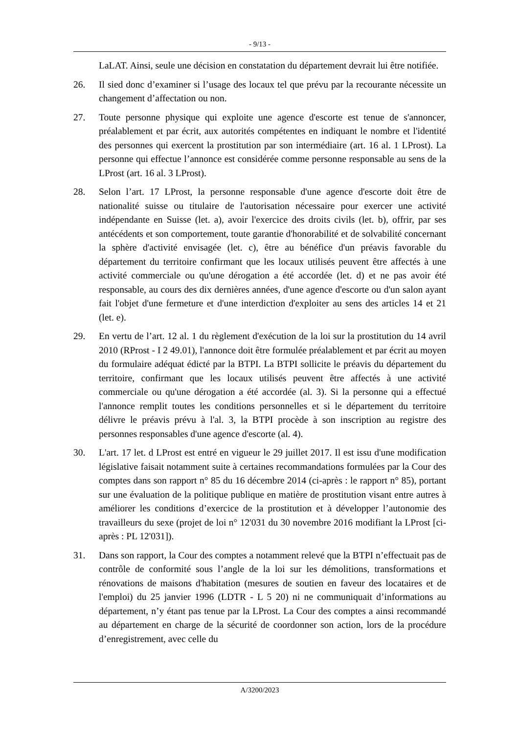- 9/13 -
LaLAT. Ainsi, seule une décision en constatation du département devrait lui être notifiée.
26. Il sied donc d’examiner si l’usage des locaux tel que prévu par la recourante nécessite un changement d’affectation ou non.
27. Toute personne physique qui exploite une agence d'escorte est tenue de s'annoncer, préalablement et par écrit, aux autorités compétentes en indiquant le nombre et l'identité des personnes qui exercent la prostitution par son intermédiaire (art. 16 al. 1 LProst). La personne qui effectue l’annonce est considérée comme personne responsable au sens de la LProst (art. 16 al. 3 LProst).
28. Selon l’art. 17 LProst, la personne responsable d'une agence d'escorte doit être de nationalité suisse ou titulaire de l'autorisation nécessaire pour exercer une activité indépendante en Suisse (let. a), avoir l'exercice des droits civils (let. b), offrir, par ses antécédents et son comportement, toute garantie d'honorabilité et de solvabilité concernant la sphère d'activité envisagée (let. c), être au bénéfice d'un préavis favorable du département du territoire confirmant que les locaux utilisés peuvent être affectés à une activité commerciale ou qu'une dérogation a été accordée (let. d) et ne pas avoir été responsable, au cours des dix dernières années, d'une agence d'escorte ou d'un salon ayant fait l'objet d'une fermeture et d'une interdiction d'exploiter au sens des articles 14 et 21 (let. e).
29. En vertu de l’art. 12 al. 1 du règlement d'exécution de la loi sur la prostitution du 14 avril 2010 (RProst - I 2 49.01), l'annonce doit être formulée préalablement et par écrit au moyen du formulaire adéquat édicté par la BTPI. La BTPI sollicite le préavis du département du territoire, confirmant que les locaux utilisés peuvent être affectés à une activité commerciale ou qu'une dérogation a été accordée (al. 3). Si la personne qui a effectué l'annonce remplit toutes les conditions personnelles et si le département du territoire délivre le préavis prévu à l'al. 3, la BTPI procède à son inscription au registre des personnes responsables d'une agence d'escorte (al. 4).
30. L'art. 17 let. d LProst est entré en vigueur le 29 juillet 2017. Il est issu d'une modification législative faisait notamment suite à certaines recommandations formulées par la Cour des comptes dans son rapport n° 85 du 16 décembre 2014 (ci-après : le rapport n° 85), portant sur une évaluation de la politique publique en matière de prostitution visant entre autres à améliorer les conditions d’exercice de la prostitution et à développer l’autonomie des travailleurs du sexe (projet de loi n° 12'031 du 30 novembre 2016 modifiant la LProst [ci-après : PL 12'031]).
31. Dans son rapport, la Cour des comptes a notamment relevé que la BTPI n’effectuait pas de contrôle de conformité sous l’angle de la loi sur les démolitions, transformations et rénovations de maisons d'habitation (mesures de soutien en faveur des locataires et de l'emploi) du 25 janvier 1996 (LDTR - L 5 20) ni ne communiquait d’informations au département, n’y étant pas tenue par la LProst. La Cour des comptes a ainsi recommandé au département en charge de la sécurité de coordonner son action, lors de la procédure d’enregistrement, avec celle du
A/3200/2023